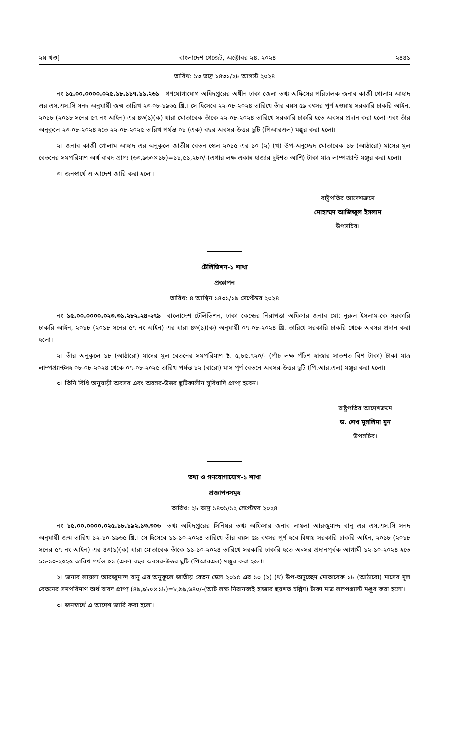২য় খণ্ড] বাংলাদেশ গেজেট, অক্টোবর ২৪, ২০২৪ ২৪৪১
তারিখ: ১৩ ভাদ্র ১৪৩১/২৮ আগস্ট ২০২৪
নং ১৫.০০.০০০০.০২৫.১৮.১১৭.১১.২৬১—গণযোগাযোগ অধিদপ্তরের অধীন ঢাকা জেলা তথ্য অফিসের পরিচালক জনাব কাজী গোলাম আহাদ এর এস.এস.সি সনদ অনুযায়ী জন্ম তারিখ ২৩-০৮-১৯৬৫ খ্রি.। সে হিসেবে ২২-০৮-২০২৪ তারিখে তাঁর বয়স ৫৯ বৎসর পূর্ণ হওয়ায় সরকারি চাকরি আইন, ২০১৮ (২০১৮ সনের ৫৭ নং আইন) এর ৪৩(১)(ক) ধারা মোতাবেক তাঁকে ২২-০৮-২০২৪ তারিখে সরকারি চাকরি হতে অবসর প্রদান করা হলো এবং তাঁর অনুকূলে ২৩-০৮-২০২৪ হতে ২২-০৮-২০২৫ তারিখ পর্যন্ত ০১ (এক) বছর অবসর-উত্তর ছুটি (পিআরএল) মঞ্জুর করা হলো।
২। জনাব কাজী গোলাম আহাদ এর অনুকূলে জাতীয় বেতন স্কেল ২০১৫ এর ১০ (২) (খ) উপ-অনুচ্ছেদ মোতাবেক ১৮ (আঠারো) মাসের মূল বেতনের সমপরিমাণ অর্থ বাবদ প্রাপ্য (৬৩,৯৬০×১৮)=১১,৫১,২৮০/-(এগার লক্ষ একান্ন হাজার দুইশত আশি) টাকা মাত্র লাম্পগ্র্যান্ট মঞ্জুর করা হলো।
৩। জনস্বার্থে এ আদেশ জারি করা হলো।
রাষ্ট্রপতির আদেশক্রমে
মোহাম্মদ আজিজুল ইসলাম
উপসচিব।
টেলিভিশন-১ শাখা
প্রজ্ঞাপন
তারিখ: ৪ আশ্বিন ১৪৩১/১৯ সেপ্টেম্বর ২০২৪
নং ১৫.০০.০০০০.০২৩.৩১.২৮২.২৪-২৭৯—বাংলাদেশ টেলিভিশন, ঢাকা কেন্দ্রের নিরাপত্তা অফিসার জনাব মো: নূরুল ইসলাম-কে সরকারি চাকরি আইন, ২০১৮ (২০১৮ সনের ৫৭ নং আইন) এর ধারা ৪৩(১)(ক) অনুযায়ী ০৭-০৮-২০২৪ খ্রি. তারিখে সরকারি চাকরি থেকে অবসর প্রদান করা হলো।
২। তাঁর অনুকূলে ১৮ (আঠারো) মাসের মূল বেতনের সমপরিমাণ ৳. ৫,৮৫,৭২০/- (পাঁচ লক্ষ পঁচিশ হাজার সাতশত বিশ টাকা) টাকা মাত্র লাম্পগ্র্যান্টসহ ০৮-০৮-২০২৪ থেকে ০৭-০৮-২০২৫ তারিখ পর্যন্ত ১২ (বারো) মাস পূর্ণ বেতনে অবসর-উত্তর ছুটি (পি.আর.এল) মঞ্জুর করা হলো।
৩। তিনি বিধি অনুযায়ী অবসর এবং অবসর-উত্তর ছুটিকালীন সুবিধাদি প্রাপ্য হবেন।
রাষ্ট্রপতির আদেশক্রমে
ড. শেখ মুসলিমা মুন
উপসচিব।
তথ্য ও গণযোগাযোগ-১ শাখা
প্রজ্ঞাপনসমূহ
তারিখ: ২৮ ভাদ্র ১৪৩১/১২ সেপ্টেম্বর ২০২৪
নং ১৫.০০.০০০০.০২৫.১৮.১৯২.১৩.৩০৬—তথ্য অধিদপ্তরের সিনিয়র তথ্য অফিসার জনাব লায়লা আরজুমান্দ বানু এর এস.এস.সি সনদ অনুযায়ী জন্ম তারিখ ১২-১০-১৯৬৫ খ্রি.। সে হিসেবে ১১-১০-২০২৪ তারিখে তাঁর বয়স ৫৯ বৎসর পূর্ণ হবে বিধায় সরকারি চাকরি আইন, ২০১৮ (২০১৮ সনের ৫৭ নং আইন) এর ৪৩(১)(ক) ধারা মোতাবেক তাঁকে ১১-১০-২০২৪ তারিখে সরকারি চাকরি হতে অবসর প্রদানপূর্বক আগামী ১২-১০-২০২৪ হতে ১১-১০-২০২৫ তারিখ পর্যন্ত ০১ (এক) বছর অবসর-উত্তর ছুটি (পিআরএল) মঞ্জুর করা হলো।
২। জনাব লায়লা আরজুমান্দ বানু এর অনুকূলে জাতীয় বেতন স্কেল ২০১৫ এর ১০ (২) (খ) উপ-অনুচ্ছেদ মোতাবেক ১৮ (আঠারো) মাসের মূল বেতনের সমপরিমাণ অর্থ বাবদ প্রাপ্য (৪৯,৯৮০×১৮)=৮,৯৯,৬৪০/-(আট লক্ষ নিরানব্বই হাজার ছয়শত চল্লিশ) টাকা মাত্র লাম্পগ্র্যান্ট মঞ্জুর করা হলো।
৩। জনস্বার্থে এ আদেশ জারি করা হলো।